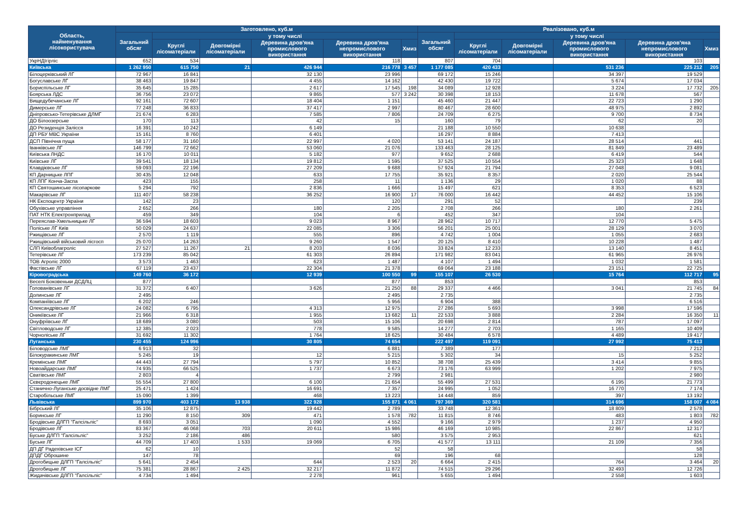| Область, найменування лісокористувача | Заготовлено, куб.м | | | | | | Реалізовано, куб.м | | | | | |
| --- | --- | --- | --- | --- | --- | --- | --- | --- | --- | --- | --- | --- |
| | Загальний обсяг | у тому числі | | | | | Загальний обсяг | у тому числі | | | | |
| | | Круглі лісоматеріали | Довгомірні лісоматеріали | Деревина дров'яна промислового використання | Деревина дров'яна непромислового використання | Хмиз | | Круглі лісоматеріали | Довгомірні лісоматеріали | Деревина дров'яна промислового використання | Деревина дров'яна непромислового використання | Хмиз |
| УкрНДІгірліс | 652 | 534 | | | 118 | | 807 | 704 | | | 103 | |
| Київська | 1 262 950 | 615 750 | 21 | 426 944 | 216 778 | 3 457 | 1 177 085 | 420 433 | | 531 236 | 225 212 | 205 |
| Білоцерківський ЛГ | 72 967 | 16 841 | | 32 130 | 23 996 | | 69 172 | 15 246 | | 34 397 | 19 529 | |
| Богуславське ЛГ | 38 463 | 19 847 | | 4 455 | 14 162 | | 42 430 | 19 722 | | 5 674 | 17 034 | |
| Бориспільське ЛГ | 35 645 | 15 285 | | 2 617 | 17 545 | 198 | 34 089 | 12 928 | | 3 224 | 17 732 | 205 |
| Боярська ЛДС | 36 756 | 23 072 | | 9 865 | 577 | 3 242 | 30 398 | 18 153 | | 11 678 | 567 | |
| Вищедубечанське ЛГ | 92 161 | 72 607 | | 18 404 | 1 151 | | 45 460 | 21 447 | | 22 723 | 1 290 | |
| Димерське ЛГ | 77 248 | 36 833 | | 37 417 | 2 997 | | 80 467 | 28 600 | | 48 975 | 2 892 | |
| Дніпровсько-Тетерівське ДЛМГ | 21 674 | 6 283 | | 7 585 | 7 806 | | 24 709 | 6 275 | | 9 700 | 8 734 | |
| ДО Білоозерське | 170 | 113 | | 42 | 15 | | 160 | 79 | | 62 | 20 | |
| ДО Резиденція Залісся | 16 391 | 10 242 | | 6 149 | | | 21 188 | 10 550 | | 10 638 | | |
| ДП РБУ МВС України | 15 161 | 8 760 | | 6 401 | | | 16 297 | 8 884 | | 7 413 | | |
| ДСП Північна пуща | 58 177 | 31 160 | | 22 997 | 4 020 | | 53 141 | 24 187 | | 28 514 | 441 | |
| Іванківське ЛГ | 146 799 | 72 662 | | 53 060 | 21 076 | | 133 463 | 28 125 | | 81 849 | 23 489 | |
| Київська ЛНДС | 16 170 | 10 011 | | 5 182 | 977 | | 9 652 | 2 688 | | 6 419 | 544 | |
| Київське ЛГ | 39 541 | 18 134 | | 19 812 | 1 595 | | 37 525 | 10 554 | | 25 323 | 1 648 | |
| Клавдієвське ЛГ | 59 093 | 22 196 | | 27 209 | 9 688 | | 57 924 | 21 794 | | 27 048 | 9 081 | |
| КП Дарницьке ЛПГ | 30 435 | 12 048 | | 633 | 17 755 | | 35 921 | 8 357 | | 2 020 | 25 544 | |
| КП ЛПГ Конча-Заспа | 423 | 155 | | 258 | 11 | | 1 136 | 29 | | 1 020 | 88 | |
| КП Святошинське лісопаркове | 5 294 | 792 | | 2 836 | 1 666 | | 15 497 | 621 | | 8 353 | 6 523 | |
| Макарівське ЛГ | 111 407 | 58 238 | | 36 252 | 16 900 | 17 | 76 000 | 16 442 | | 44 452 | 15 106 | |
| НК Експоцентр України | 142 | 23 | | | 120 | | 291 | 52 | | | 239 | |
| Обухівське управління | 2 652 | 266 | | 180 | 2 205 | | 2 708 | 266 | | 180 | 2 261 | |
| ПАТ НТК Електронприлад | 459 | 349 | | 104 | 6 | | 452 | 347 | | 104 | | |
| Переяслав-Хмельницьке ЛГ | 36 594 | 18 603 | | 9 023 | 8 967 | | 28 962 | 10 717 | | 12 770 | 5 475 | |
| Поліське ЛГ Київ | 50 029 | 24 637 | | 22 085 | 3 306 | | 56 201 | 25 001 | | 28 129 | 3 070 | |
| Ржищівське ЛГ | 2 570 | 1 119 | | 555 | 896 | | 4 742 | 1 004 | | 1 055 | 2 683 | |
| Ржищівський військовий лісгосп | 25 070 | 14 263 | | 9 260 | 1 547 | | 20 125 | 8 410 | | 10 228 | 1 487 | |
| СЛП Київоблагроліс | 27 527 | 11 267 | 21 | 8 203 | 8 036 | | 33 824 | 12 233 | | 13 140 | 8 451 | |
| Тетерівське ЛГ | 173 239 | 85 042 | | 61 303 | 26 894 | | 171 982 | 83 041 | | 61 965 | 26 976 | |
| ТОВ Агроліс 2000 | 3 573 | 1 463 | | 623 | 1 487 | | 4 107 | 1 494 | | 1 032 | 1 581 | |
| Фастівське ЛГ | 67 119 | 23 437 | | 22 304 | 21 378 | | 69 064 | 23 188 | | 23 151 | 22 725 | |
| Кіровоградська | 149 760 | 36 172 | | 12 939 | 100 550 | 99 | 155 107 | 26 530 | | 15 764 | 112 717 | 95 |
| Веселі Боковеньки ДСДЛЦ | 877 | | | | 877 | | 853 | | | | 853 | |
| Голованівське ЛГ | 31 372 | 6 407 | | 3 626 | 21 250 | 88 | 29 337 | 4 466 | | 3 041 | 21 745 | 84 |
| Долинське ЛГ | 2 495 | | | | 2 495 | | 2 735 | | | | 2 735 | |
| Компаніївське ЛГ | 6 202 | 246 | | | 5 956 | | 6 904 | 388 | | | 6 516 | |
| Олександрівське ЛГ | 24 082 | 6 795 | | 4 313 | 12 975 | | 27 286 | 5 693 | | 3 998 | 17 596 | |
| Оникіївське ЛГ | 21 966 | 6 318 | | 1 955 | 13 682 | 11 | 22 533 | 3 888 | | 2 284 | 16 350 | 11 |
| Онуфріївське ЛГ | 18 689 | 3 080 | | 503 | 15 106 | | 20 698 | 2 814 | | 787 | 17 097 | |
| Світловодське ЛГ | 12 385 | 2 023 | | 778 | 9 585 | | 14 277 | 2 703 | | 1 165 | 10 409 | |
| Чорноліське ЛГ | 31 692 | 11 302 | | 1 764 | 18 625 | | 30 484 | 6 578 | | 4 489 | 19 417 | |
| Луганська | 230 455 | 124 996 | | 30 805 | 74 654 | | 222 497 | 119 091 | | 27 992 | 75 413 | |
| Біловодське ЛМГ | 6 913 | 32 | | | 6 881 | | 7 389 | 177 | | | 7 212 | |
| Білокуракинське ЛМГ | 5 245 | 19 | | 12 | 5 215 | | 5 302 | 34 | | 15 | 5 252 | |
| Кремінське ЛМГ | 44 443 | 27 794 | | 5 797 | 10 852 | | 38 708 | 25 439 | | 3 414 | 9 855 | |
| Новоайдарське ЛМГ | 74 935 | 66 525 | | 1 737 | 6 673 | | 73 176 | 63 999 | | 1 202 | 7 975 | |
| Сватівське ЛМГ | 2 803 | 4 | | | 2 799 | | 2 981 | | | | 2 980 | |
| Сєвєродонецьке ЛМГ | 55 554 | 27 800 | | 6 100 | 21 654 | | 55 499 | 27 531 | | 6 195 | 21 773 | |
| Станично-Луганське досвідне ЛМГ | 25 471 | 1 424 | | 16 691 | 7 357 | | 24 995 | 1 052 | | 16 770 | 7 174 | |
| Старобільське ЛМГ | 15 090 | 1 399 | | 468 | 13 223 | | 14 448 | 859 | | 397 | 13 192 | |
| Львівська | 899 970 | 403 172 | 13 938 | 322 928 | 155 871 | 4 061 | 797 369 | 320 581 | | 314 696 | 158 007 | 4 084 |
| Бібрський ЛГ | 35 106 | 12 875 | | 19 442 | 2 789 | | 33 748 | 12 361 | | 18 809 | 2 578 | |
| Боринське ЛГ | 11 290 | 8 150 | 309 | 471 | 1 578 | 782 | 11 815 | 8 746 | | 483 | 1 803 | 782 |
| Бродівське ДЛГП "Галсільліс" | 8 693 | 3 051 | | 1 090 | 4 552 | | 9 166 | 2 979 | | 1 237 | 4 950 | |
| Бродівське ЛГ | 83 367 | 46 068 | 703 | 20 611 | 15 986 | | 46 169 | 10 985 | | 22 867 | 12 317 | |
| Буське ДЛГП "Галсільліс" | 3 252 | 2 186 | 486 | | 580 | | 3 575 | 2 953 | | | 621 | |
| Буське ЛГ | 44 709 | 17 403 | 1 533 | 19 069 | 6 705 | | 41 577 | 13 111 | | 21 109 | 7 356 | |
| ДП ДГ Радехівське ІСГ | 62 | 10 | | | 52 | | 58 | | | | 58 | |
| ДПДГ Оброшине | 147 | 78 | | | 69 | | 196 | 68 | | | 128 | |
| Дрогобицьке ДЛГП "Галсільліс" | 5 641 | 2 454 | | 644 | 2 523 | 20 | 6 664 | 2 415 | | 764 | 3 464 | 20 |
| Дрогобицьке ЛГ | 75 381 | 28 867 | 2 425 | 32 217 | 11 872 | | 74 515 | 29 296 | | 32 493 | 12 726 | |
| Жидачівське ДЛГП "Галсільліс" | 4 734 | 1 494 | | 2 278 | 961 | | 5 655 | 1 494 | | 2 558 | 1 603 | |